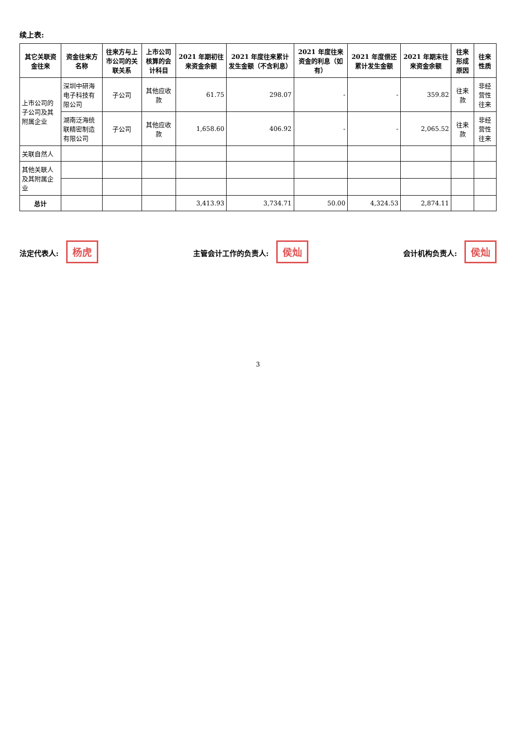续上表:
| 其它关联资金往来 | 资金往来方名称 | 往来方与上市公司的关联关系 | 上市公司核算的会计科目 | 2021 年期初往来资金余额 | 2021 年度往来累计发生金额（不含利息） | 2021 年度往来资金的利息（如有） | 2021 年度偿还累计发生金额 | 2021 年期末往来资金余额 | 往来形成原因 | 往来性质 |
| --- | --- | --- | --- | --- | --- | --- | --- | --- | --- | --- |
| 上市公司的子公司及其附属企业 | 深圳中研海电子科技有限公司 | 子公司 | 其他应收款 | 61.75 | 298.07 | - | - | 359.82 | 往来款 | 非经营性往来 |
| | 湖南泛海统联精密制造有限公司 | 子公司 | 其他应收款 | 1,658.60 | 406.92 | - | - | 2,065.52 | 往来款 | 非经营性往来 |
| 关联自然人 | | | | | | | | | | |
| 其他关联人及其附属企业 | | | | | | | | | | |
| 总计 | | | | 3,413.93 | 3,734.71 | 50.00 | 4,324.53 | 2,874.11 | | |
法定代表人: 杨虎
主管会计工作的负责人: 侯灿
会计机构负责人: 侯灿
3